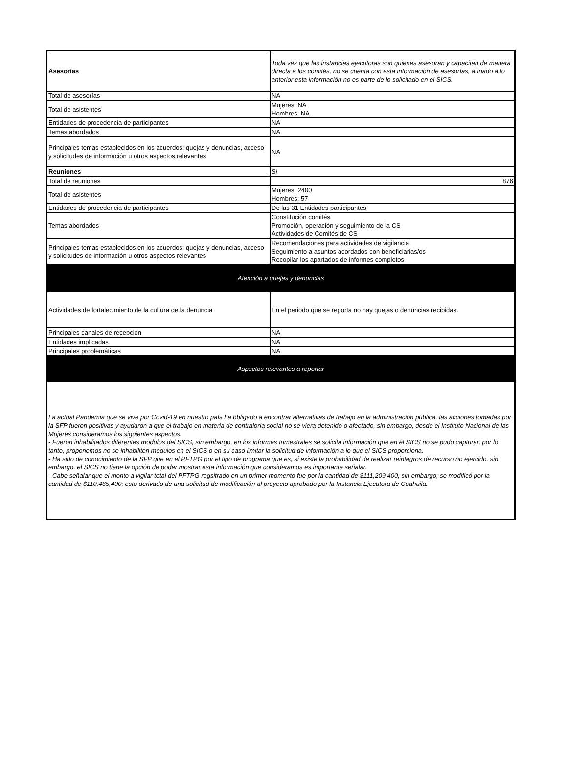| Asesorías | Toda vez que las instancias ejecutoras son quienes asesoran y capacitan de manera directa a los comités, no se cuenta con esta información de asesorías, aunado a lo anterior esta información no es parte de lo solicitado en el SICS. |
| Total de asesorías | NA |
| Total de asistentes | Mujeres: NA Hombres: NA |
| Entidades de procedencia de participantes | NA |
| Temas abordados | NA |
| Principales temas establecidos en los acuerdos: quejas y denuncias, acceso y solicitudes de información u otros aspectos relevantes | NA |
| Reuniones | Si |
| Total de reuniones | 876 |
| Total de asistentes | Mujeres: 2400 Hombres: 57 |
| Entidades de procedencia de participantes | De las 31 Entidades participantes |
| Temas abordados | Constitución comités Promoción, operación y seguimiento de la CS Actividades de Comités de CS |
| Principales temas establecidos en los acuerdos: quejas y denuncias, acceso y solicitudes de información u otros aspectos relevantes | Recomendaciones para actividades de vigilancia Seguimiento a asuntos acordados con beneficiarias/os Recopilar los apartados de informes completos |
| Atención a quejas y denuncias | |
| Actividades de fortalecimiento de la cultura de la denuncia | En el periodo que se reporta no hay quejas o denuncias recibidas. |
| Principales canales de recepción | NA |
| Entidades implicadas | NA |
| Principales problemáticas | NA |
| Aspectos relevantes a reportar | |
| La actual Pandemia que se vive por Covid-19 en nuestro país ha obligado a encontrar alternativas de trabajo en la administración pública, las acciones tomadas por la SFP fueron positivas y ayudaron a que el trabajo en materia de contraloría social no se viera detenido o afectado, sin embargo, desde el Instituto Nacional de las Mujeres consideramos los siguientes aspectos. - Fueron inhabilitados diferentes modulos del SICS, sin embargo, en los informes trimestrales se solicita información que en el SICS no se pudo capturar, por lo tanto, proponemos no se inhabiliten modulos en el SICS o en su caso limitar la solicitud de información a lo que el SICS proporciona. - Ha sido de conocimiento de la SFP que en el PFTPG por el tipo de programa que es, si existe la probabilidad de realizar reintegros de recurso no ejercido, sin embargo, el SICS no tiene la opción de poder mostrar esta información que consideramos es importante señalar. - Cabe señalar que el monto a vigilar total del PFTPG regsitrado en un primer momento fue por la cantidad de $111,209,400, sin embargo, se modificó por la cantidad de $110,465,400; esto derivado de una solicitud de modificación al proyecto aprobado por la Instancia Ejecutora de Coahuila. | |